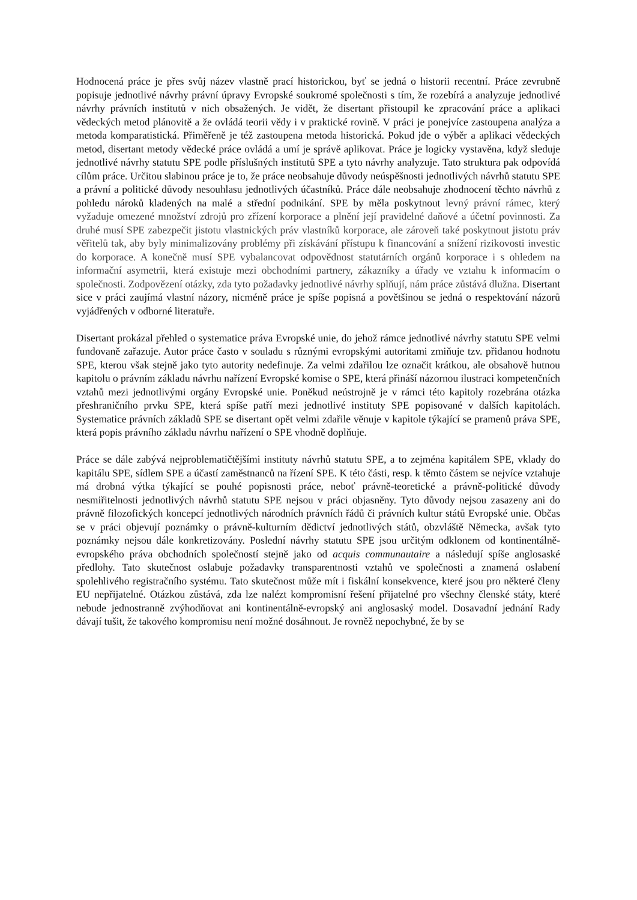Hodnocená práce je přes svůj název vlastně prací historickou, byť se jedná o historii recentní. Práce zevrubně popisuje jednotlivé návrhy právní úpravy Evropské soukromé společnosti s tím, že rozebírá a analyzuje jednotlivé návrhy právních institutů v nich obsažených. Je vidět, že disertant přistoupil ke zpracování práce a aplikaci vědeckých metod plánovitě a že ovládá teorii vědy i v praktické rovině. V práci je ponejvíce zastoupena analýza a metoda komparatistická. Přiměřeně je též zastoupena metoda historická. Pokud jde o výběr a aplikaci vědeckých metod, disertant metody vědecké práce ovládá a umí je správě aplikovat. Práce je logicky vystavěna, když sleduje jednotlivé návrhy statutu SPE podle příslušných institutů SPE a tyto návrhy analyzuje. Tato struktura pak odpovídá cílům práce. Určitou slabinou práce je to, že práce neobsahuje důvody neúspěšnosti jednotlivých návrhů statutu SPE a právní a politické důvody nesouhlasu jednotlivých účastníků. Práce dále neobsahuje zhodnocení těchto návrhů z pohledu nároků kladených na malé a střední podnikání. SPE by měla poskytnout levný právní rámec, který vyžaduje omezené množství zdrojů pro zřízení korporace a plnění její pravidelné daňové a účetní povinnosti. Za druhé musí SPE zabezpečit jistotu vlastnických práv vlastníků korporace, ale zároveň také poskytnout jistotu práv věřitelů tak, aby byly minimalizovány problémy při získávání přístupu k financování a snížení rizikovosti investic do korporace. A konečně musí SPE vybalancovat odpovědnost statutárních orgánů korporace i s ohledem na informační asymetrii, která existuje mezi obchodními partnery, zákazníky a úřady ve vztahu k informacím o společnosti. Zodpovězení otázky, zda tyto požadavky jednotlivé návrhy splňují, nám práce zůstává dlužna. Disertant sice v práci zaujímá vlastní názory, nicméně práce je spíše popisná a povětšinou se jedná o respektování názorů vyjádřených v odborné literatuře.
Disertant prokázal přehled o systematice práva Evropské unie, do jehož rámce jednotlivé návrhy statutu SPE velmi fundovaně zařazuje. Autor práce často v souladu s různými evropskými autoritami zmiňuje tzv. přidanou hodnotu SPE, kterou však stejně jako tyto autority nedefinuje. Za velmi zdařilou lze označit krátkou, ale obsahově hutnou kapitolu o právním základu návrhu nařízení Evropské komise o SPE, která přináší názornou ilustraci kompetenčních vztahů mezi jednotlivými orgány Evropské unie. Poněkud neústrojně je v rámci této kapitoly rozebrána otázka přeshraničního prvku SPE, která spíše patří mezi jednotlivé instituty SPE popisované v dalších kapitolách. Systematice právních základů SPE se disertant opět velmi zdařile věnuje v kapitole týkající se pramenů práva SPE, která popis právního základu návrhu nařízení o SPE vhodně doplňuje.
Práce se dále zabývá nejproblematičtějšími instituty návrhů statutu SPE, a to zejména kapitálem SPE, vklady do kapitálu SPE, sídlem SPE a účastí zaměstnanců na řízení SPE. K této části, resp. k těmto částem se nejvíce vztahuje má drobná výtka týkající se pouhé popisnosti práce, neboť právně-teoretické a právně-politické důvody nesmiřitelnosti jednotlivých návrhů statutu SPE nejsou v práci objasněny. Tyto důvody nejsou zasazeny ani do právně filozofických koncepcí jednotlivých národních právních řádů či právních kultur států Evropské unie. Občas se v práci objevují poznámky o právně-kulturním dědictví jednotlivých států, obzvláště Německa, avšak tyto poznámky nejsou dále konkretizovány. Poslední návrhy statutu SPE jsou určitým odklonem od kontinentálně-evropského práva obchodních společností stejně jako od acquis communautaire a následují spíše anglosaské předlohy. Tato skutečnost oslabuje požadavky transparentnosti vztahů ve společnosti a znamená oslabení spolehlivého registračního systému. Tato skutečnost může mít i fiskální konsekvence, které jsou pro některé členy EU nepřijatelné. Otázkou zůstává, zda lze nalézt kompromisní řešení přijatelné pro všechny členské státy, které nebude jednostranně zvýhodňovat ani kontinentálně-evropský ani anglosaský model. Dosavadní jednání Rady dávají tušit, že takového kompromisu není možné dosáhnout. Je rovněž nepochybné, že by se